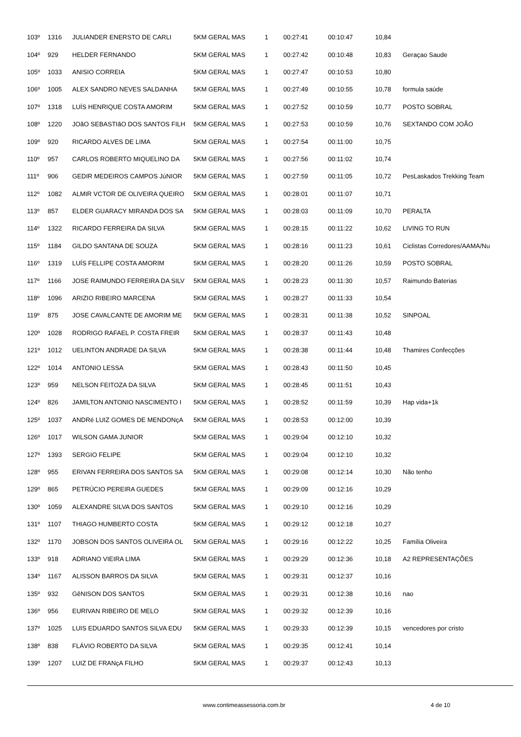| 103º | 1316 | JULIANDER ENERSTO DE CARLI | 5KM GERAL MAS | 1 | 00:27:41 | 00:10:47 | 10,84 | |
| 104º | 929 | HELDER FERNANDO | 5KM GERAL MAS | 1 | 00:27:42 | 00:10:48 | 10,83 | Geraçao Saude |
| 105º | 1033 | ANISIO CORREIA | 5KM GERAL MAS | 1 | 00:27:47 | 00:10:53 | 10,80 | |
| 106º | 1005 | ALEX SANDRO NEVES SALDANHA | 5KM GERAL MAS | 1 | 00:27:49 | 00:10:55 | 10,78 | formula saúde |
| 107º | 1318 | LUÍS HENRIQUE COSTA AMORIM | 5KM GERAL MAS | 1 | 00:27:52 | 00:10:59 | 10,77 | POSTO SOBRAL |
| 108º | 1220 | JOãO SEBASTIãO DOS SANTOS FILH | 5KM GERAL MAS | 1 | 00:27:53 | 00:10:59 | 10,76 | SEXTANDO COM JOÃO |
| 109º | 920 | RICARDO ALVES DE LIMA | 5KM GERAL MAS | 1 | 00:27:54 | 00:11:00 | 10,75 | |
| 110º | 957 | CARLOS ROBERTO MIQUELINO DA | 5KM GERAL MAS | 1 | 00:27:56 | 00:11:02 | 10,74 | |
| 111º | 906 | GEDIR MEDEIROS CAMPOS JúNIOR | 5KM GERAL MAS | 1 | 00:27:59 | 00:11:05 | 10,72 | PesLaskados Trekking Team |
| 112º | 1082 | ALMIR VCTOR DE OLIVEIRA QUEIRO | 5KM GERAL MAS | 1 | 00:28:01 | 00:11:07 | 10,71 | |
| 113º | 857 | ELDER GUARACY MIRANDA DOS SA | 5KM GERAL MAS | 1 | 00:28:03 | 00:11:09 | 10,70 | PERALTA |
| 114º | 1322 | RICARDO FERREIRA DA SILVA | 5KM GERAL MAS | 1 | 00:28:15 | 00:11:22 | 10,62 | LIVING TO RUN |
| 115º | 1184 | GILDO SANTANA DE SOUZA | 5KM GERAL MAS | 1 | 00:28:16 | 00:11:23 | 10,61 | Ciclistas Corredores/AAMA/Nu |
| 116º | 1319 | LUÍS FELLIPE COSTA AMORIM | 5KM GERAL MAS | 1 | 00:28:20 | 00:11:26 | 10,59 | POSTO SOBRAL |
| 117º | 1166 | JOSE RAIMUNDO FERREIRA DA SILV | 5KM GERAL MAS | 1 | 00:28:23 | 00:11:30 | 10,57 | Raimundo Baterias |
| 118º | 1096 | ARIZIO RIBEIRO MARCENA | 5KM GERAL MAS | 1 | 00:28:27 | 00:11:33 | 10,54 | |
| 119º | 875 | JOSE CAVALCANTE DE AMORIM ME | 5KM GERAL MAS | 1 | 00:28:31 | 00:11:38 | 10,52 | SINPOAL |
| 120º | 1028 | RODRIGO RAFAEL P. COSTA FREIR | 5KM GERAL MAS | 1 | 00:28:37 | 00:11:43 | 10,48 | |
| 121º | 1012 | UELINTON ANDRADE DA SILVA | 5KM GERAL MAS | 1 | 00:28:38 | 00:11:44 | 10,48 | Thamires Confecções |
| 122º | 1014 | ANTONIO LESSA | 5KM GERAL MAS | 1 | 00:28:43 | 00:11:50 | 10,45 | |
| 123º | 959 | NELSON FEITOZA DA SILVA | 5KM GERAL MAS | 1 | 00:28:45 | 00:11:51 | 10,43 | |
| 124º | 826 | JAMILTON ANTONIO NASCIMENTO I | 5KM GERAL MAS | 1 | 00:28:52 | 00:11:59 | 10,39 | Hap vida+1k |
| 125º | 1037 | ANDRé LUIZ GOMES DE MENDONçA | 5KM GERAL MAS | 1 | 00:28:53 | 00:12:00 | 10,39 | |
| 126º | 1017 | WILSON GAMA JUNIOR | 5KM GERAL MAS | 1 | 00:29:04 | 00:12:10 | 10,32 | |
| 127º | 1393 | SERGIO FELIPE | 5KM GERAL MAS | 1 | 00:29:04 | 00:12:10 | 10,32 | |
| 128º | 955 | ERIVAN FERREIRA DOS SANTOS SA | 5KM GERAL MAS | 1 | 00:29:08 | 00:12:14 | 10,30 | Não tenho |
| 129º | 865 | PETRÚCIO PEREIRA GUEDES | 5KM GERAL MAS | 1 | 00:29:09 | 00:12:16 | 10,29 | |
| 130º | 1059 | ALEXANDRE SILVA DOS SANTOS | 5KM GERAL MAS | 1 | 00:29:10 | 00:12:16 | 10,29 | |
| 131º | 1107 | THIAGO HUMBERTO COSTA | 5KM GERAL MAS | 1 | 00:29:12 | 00:12:18 | 10,27 | |
| 132º | 1170 | JOBSON DOS SANTOS OLIVEIRA OL | 5KM GERAL MAS | 1 | 00:29:16 | 00:12:22 | 10,25 | Família Oliveira |
| 133º | 918 | ADRIANO VIEIRA LIMA | 5KM GERAL MAS | 1 | 00:29:29 | 00:12:36 | 10,18 | A2 REPRESENTAÇÕES |
| 134º | 1167 | ALISSON BARROS DA SILVA | 5KM GERAL MAS | 1 | 00:29:31 | 00:12:37 | 10,16 | |
| 135º | 932 | GêNISON DOS SANTOS | 5KM GERAL MAS | 1 | 00:29:31 | 00:12:38 | 10,16 | nao |
| 136º | 956 | EURIVAN RIBEIRO DE MELO | 5KM GERAL MAS | 1 | 00:29:32 | 00:12:39 | 10,16 | |
| 137º | 1025 | LUIS EDUARDO SANTOS SILVA EDU | 5KM GERAL MAS | 1 | 00:29:33 | 00:12:39 | 10,15 | vencedores por cristo |
| 138º | 838 | FLÁVIO ROBERTO DA SILVA | 5KM GERAL MAS | 1 | 00:29:35 | 00:12:41 | 10,14 | |
| 139º | 1207 | LUIZ DE FRANçA FILHO | 5KM GERAL MAS | 1 | 00:29:37 | 00:12:43 | 10,13 | |
www.contimeassessoria.com.br 4 de 10